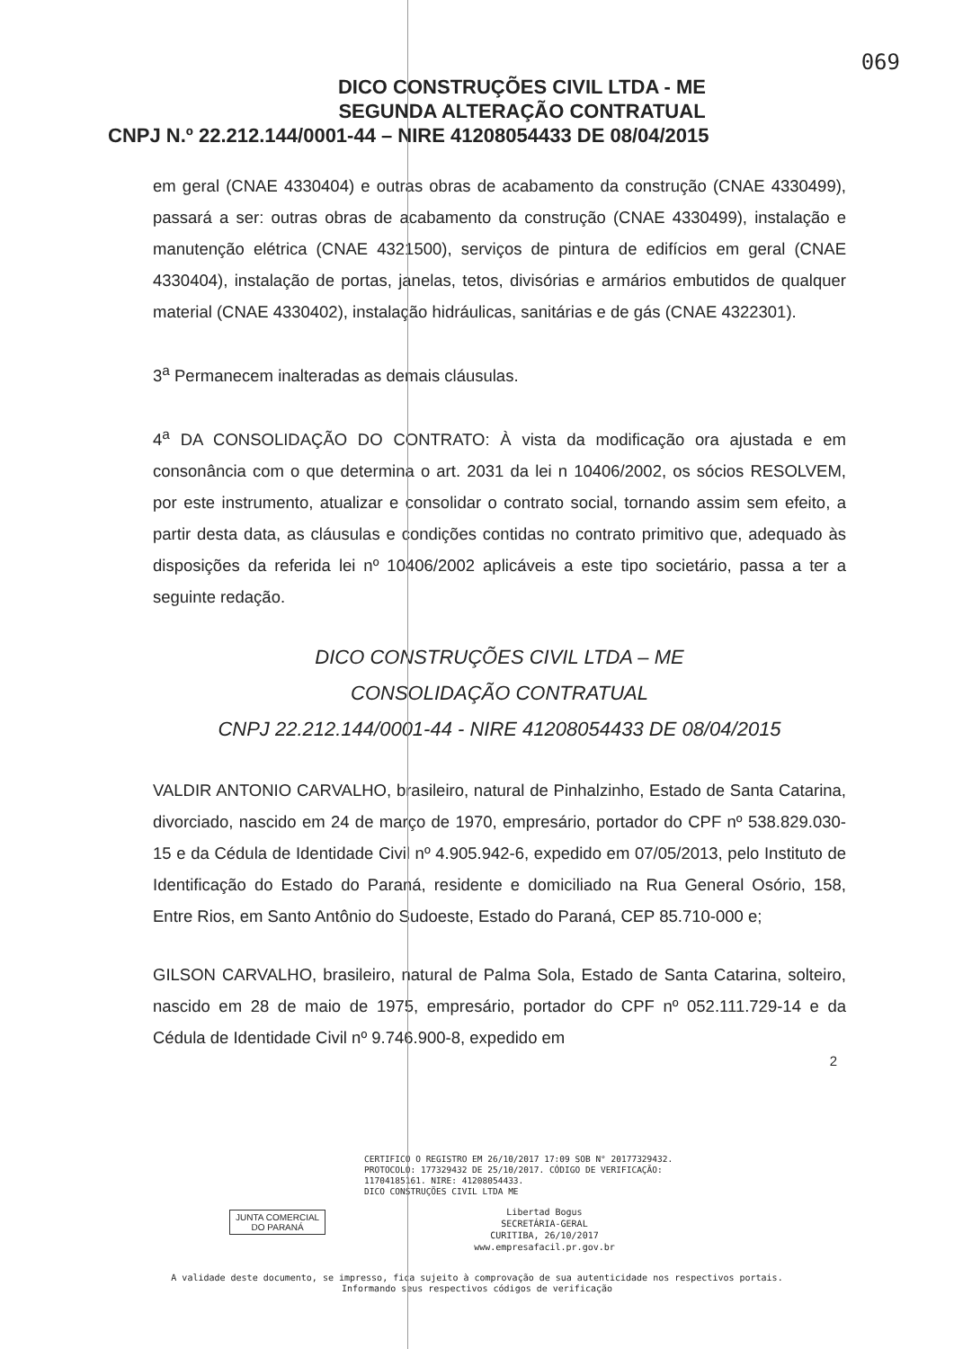069
DICO CONSTRUÇÕES CIVIL LTDA - ME
SEGUNDA ALTERAÇÃO CONTRATUAL
CNPJ N.º 22.212.144/0001-44 – NIRE 41208054433 DE 08/04/2015
em geral (CNAE 4330404) e outras obras de acabamento da construção (CNAE 4330499), passará a ser: outras obras de acabamento da construção (CNAE 4330499), instalação e manutenção elétrica (CNAE 4321500), serviços de pintura de edifícios em geral (CNAE 4330404), instalação de portas, janelas, tetos, divisórias e armários embutidos de qualquer material (CNAE 4330402), instalação hidráulicas, sanitárias e de gás (CNAE 4322301).
3<sup>a</sup> Permanecem inalteradas as demais cláusulas.
4<sup>a</sup> DA CONSOLIDAÇÃO DO CONTRATO: À vista da modificação ora ajustada e em consonância com o que determina o art. 2031 da lei n 10406/2002, os sócios RESOLVEM, por este instrumento, atualizar e consolidar o contrato social, tornando assim sem efeito, a partir desta data, as cláusulas e condições contidas no contrato primitivo que, adequado às disposições da referida lei nº 10406/2002 aplicáveis a este tipo societário, passa a ter a seguinte redação.
DICO CONSTRUÇÕES CIVIL LTDA – ME
CONSOLIDAÇÃO CONTRATUAL
CNPJ 22.212.144/0001-44 - NIRE 41208054433 DE 08/04/2015
VALDIR ANTONIO CARVALHO, brasileiro, natural de Pinhalzinho, Estado de Santa Catarina, divorciado, nascido em 24 de março de 1970, empresário, portador do CPF nº 538.829.030-15 e da Cédula de Identidade Civil nº 4.905.942-6, expedido em 07/05/2013, pelo Instituto de Identificação do Estado do Paraná, residente e domiciliado na Rua General Osório, 158, Entre Rios, em Santo Antônio do Sudoeste, Estado do Paraná, CEP 85.710-000 e;
GILSON CARVALHO, brasileiro, natural de Palma Sola, Estado de Santa Catarina, solteiro, nascido em 28 de maio de 1975, empresário, portador do CPF nº 052.111.729-14 e da Cédula de Identidade Civil nº 9.746.900-8, expedido em
2
CERTIFICO O REGISTRO EM 26/10/2017 17:09 SOB N° 20177329432.
PROTOCOLO: 177329432 DE 25/10/2017. CÓDIGO DE VERIFICAÇÃO:
11704185161. NIRE: 41208054433.
DICO CONSTRUÇÕES CIVIL LTDA ME
JUNTA COMERCIAL
DO PARANÁ
Libertad Bogus
SECRETÁRIA-GERAL
CURITIBA, 26/10/2017
www.empresafacil.pr.gov.br
A validade deste documento, se impresso, fica sujeito à comprovação de sua autenticidade nos respectivos portais.
Informando seus respectivos códigos de verificação